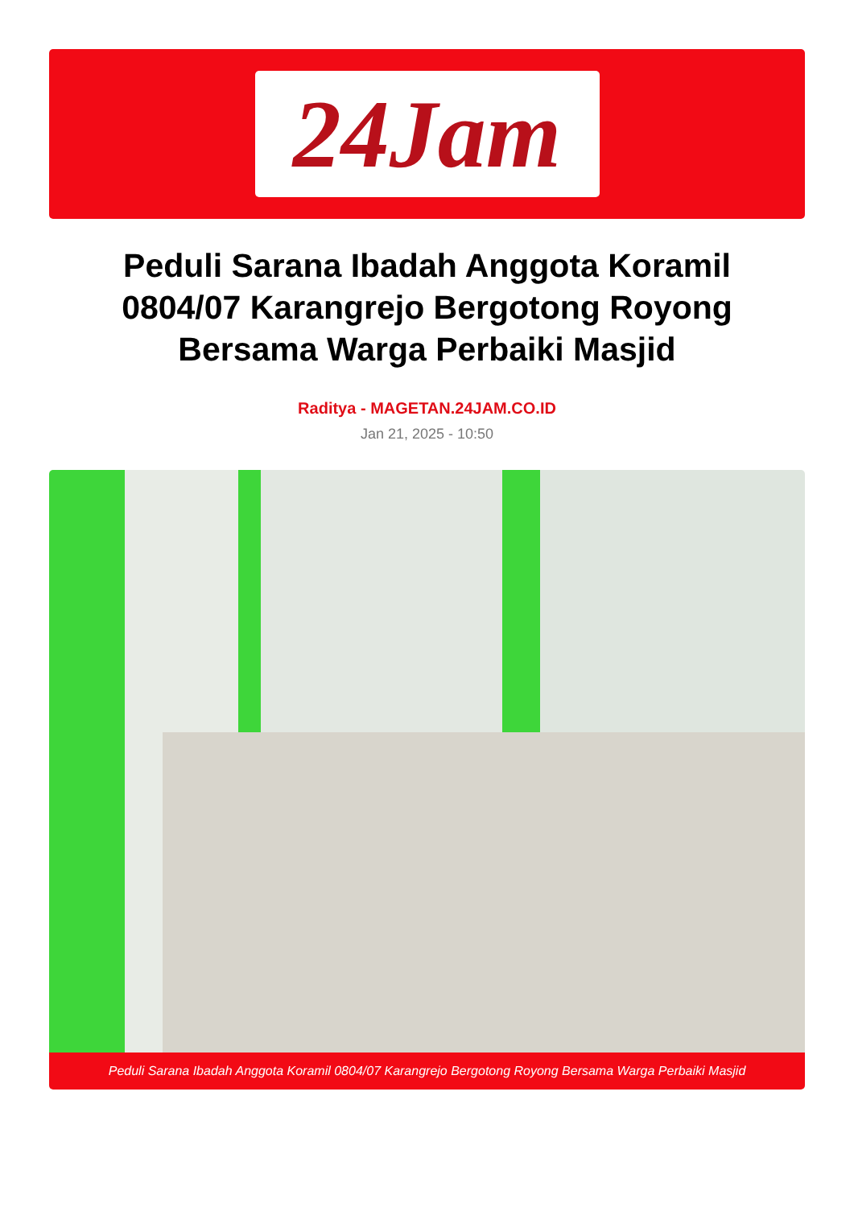24Jam
Peduli Sarana Ibadah Anggota Koramil 0804/07 Karangrejo Bergotong Royong Bersama Warga Perbaiki Masjid
Raditya - MAGETAN.24JAM.CO.ID
Jan 21, 2025 - 10:50
Peduli Sarana Ibadah Anggota Koramil 0804/07 Karangrejo Bergotong Royong Bersama Warga Perbaiki Masjid